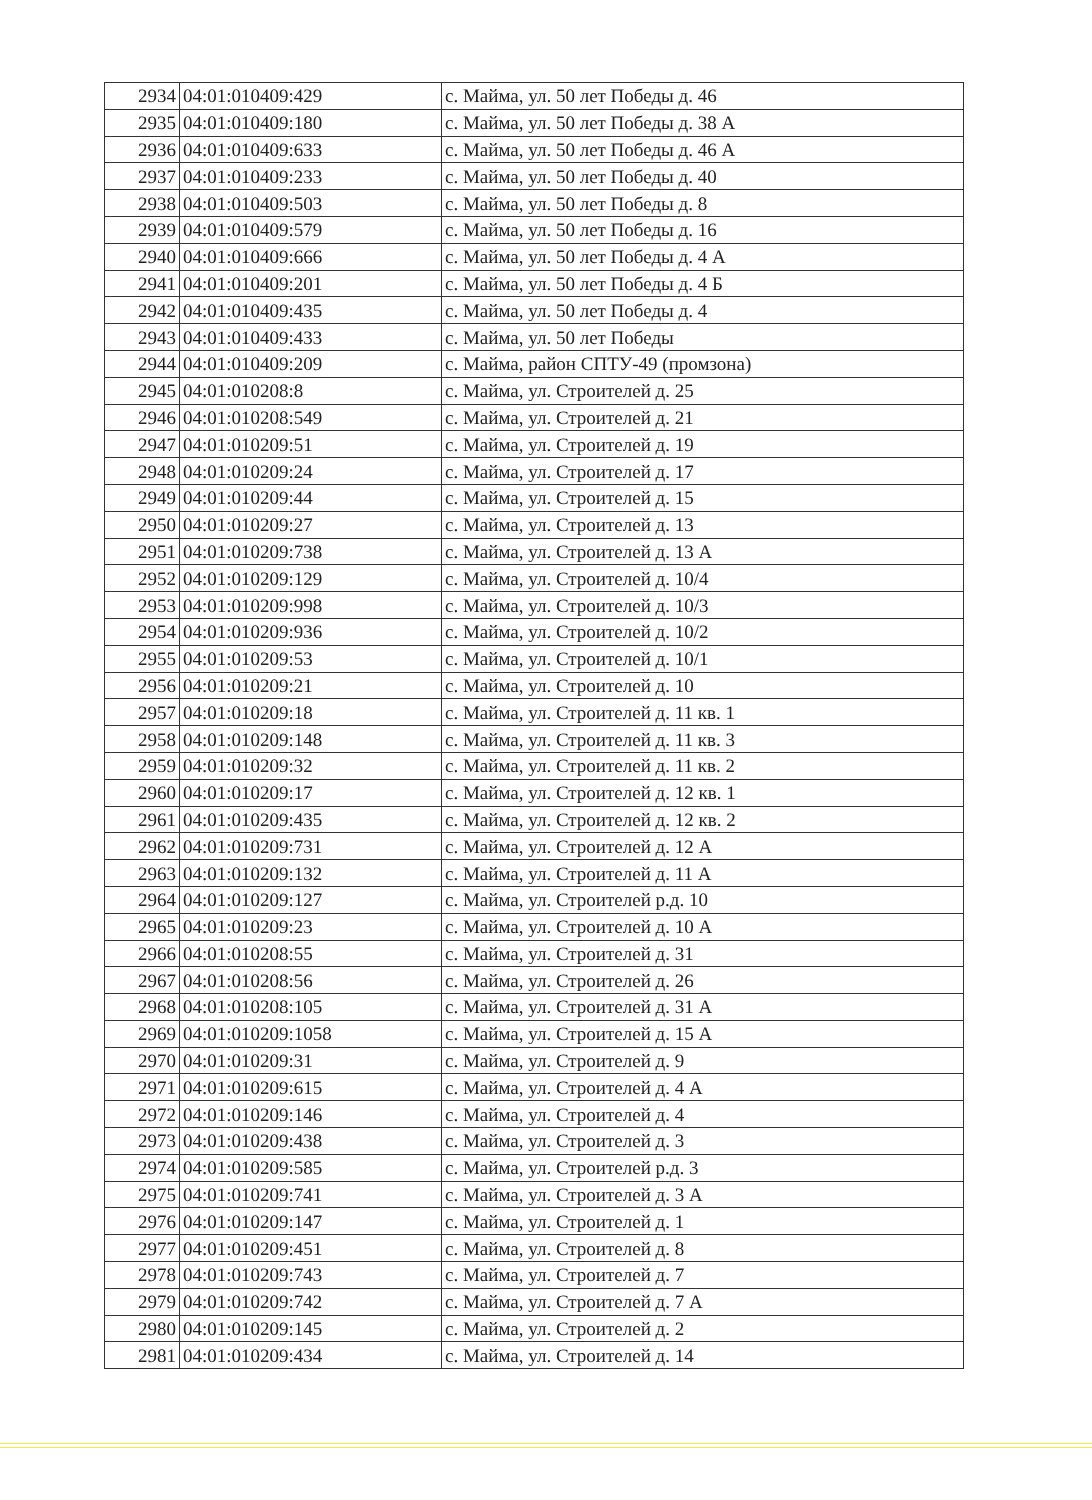| 2934 | 04:01:010409:429 | с. Майма, ул. 50 лет Победы д. 46 |
| 2935 | 04:01:010409:180 | с. Майма, ул. 50 лет Победы д. 38 А |
| 2936 | 04:01:010409:633 | с. Майма, ул. 50 лет Победы д. 46 А |
| 2937 | 04:01:010409:233 | с. Майма, ул. 50 лет Победы д. 40 |
| 2938 | 04:01:010409:503 | с. Майма, ул. 50 лет Победы д. 8 |
| 2939 | 04:01:010409:579 | с. Майма, ул. 50 лет Победы д. 16 |
| 2940 | 04:01:010409:666 | с. Майма, ул. 50 лет Победы д. 4 А |
| 2941 | 04:01:010409:201 | с. Майма, ул. 50 лет Победы д. 4 Б |
| 2942 | 04:01:010409:435 | с. Майма, ул. 50 лет Победы д. 4 |
| 2943 | 04:01:010409:433 | с. Майма, ул. 50 лет Победы |
| 2944 | 04:01:010409:209 | с. Майма, район СПТУ-49 (промзона) |
| 2945 | 04:01:010208:8 | с. Майма, ул. Строителей д. 25 |
| 2946 | 04:01:010208:549 | с. Майма, ул. Строителей д. 21 |
| 2947 | 04:01:010209:51 | с. Майма, ул. Строителей д. 19 |
| 2948 | 04:01:010209:24 | с. Майма, ул. Строителей д. 17 |
| 2949 | 04:01:010209:44 | с. Майма, ул. Строителей д. 15 |
| 2950 | 04:01:010209:27 | с. Майма, ул. Строителей д. 13 |
| 2951 | 04:01:010209:738 | с. Майма, ул. Строителей д. 13 А |
| 2952 | 04:01:010209:129 | с. Майма, ул. Строителей д. 10/4 |
| 2953 | 04:01:010209:998 | с. Майма, ул. Строителей д. 10/3 |
| 2954 | 04:01:010209:936 | с. Майма, ул. Строителей д. 10/2 |
| 2955 | 04:01:010209:53 | с. Майма, ул. Строителей д. 10/1 |
| 2956 | 04:01:010209:21 | с. Майма, ул. Строителей д. 10 |
| 2957 | 04:01:010209:18 | с. Майма, ул. Строителей д. 11 кв. 1 |
| 2958 | 04:01:010209:148 | с. Майма, ул. Строителей д. 11 кв. 3 |
| 2959 | 04:01:010209:32 | с. Майма, ул. Строителей д. 11 кв. 2 |
| 2960 | 04:01:010209:17 | с. Майма, ул. Строителей д. 12 кв. 1 |
| 2961 | 04:01:010209:435 | с. Майма, ул. Строителей д. 12 кв. 2 |
| 2962 | 04:01:010209:731 | с. Майма, ул. Строителей д. 12 А |
| 2963 | 04:01:010209:132 | с. Майма, ул. Строителей д. 11 А |
| 2964 | 04:01:010209:127 | с. Майма, ул. Строителей р.д. 10 |
| 2965 | 04:01:010209:23 | с. Майма, ул. Строителей д. 10 А |
| 2966 | 04:01:010208:55 | с. Майма, ул. Строителей д. 31 |
| 2967 | 04:01:010208:56 | с. Майма, ул. Строителей д. 26 |
| 2968 | 04:01:010208:105 | с. Майма, ул. Строителей д. 31 А |
| 2969 | 04:01:010209:1058 | с. Майма, ул. Строителей д. 15 А |
| 2970 | 04:01:010209:31 | с. Майма, ул. Строителей д. 9 |
| 2971 | 04:01:010209:615 | с. Майма, ул. Строителей д. 4 А |
| 2972 | 04:01:010209:146 | с. Майма, ул. Строителей д. 4 |
| 2973 | 04:01:010209:438 | с. Майма, ул. Строителей д. 3 |
| 2974 | 04:01:010209:585 | с. Майма, ул. Строителей р.д. 3 |
| 2975 | 04:01:010209:741 | с. Майма, ул. Строителей д. 3 А |
| 2976 | 04:01:010209:147 | с. Майма, ул. Строителей д. 1 |
| 2977 | 04:01:010209:451 | с. Майма, ул. Строителей д. 8 |
| 2978 | 04:01:010209:743 | с. Майма, ул. Строителей д. 7 |
| 2979 | 04:01:010209:742 | с. Майма, ул. Строителей д. 7 А |
| 2980 | 04:01:010209:145 | с. Майма, ул. Строителей д. 2 |
| 2981 | 04:01:010209:434 | с. Майма, ул. Строителей д. 14 |